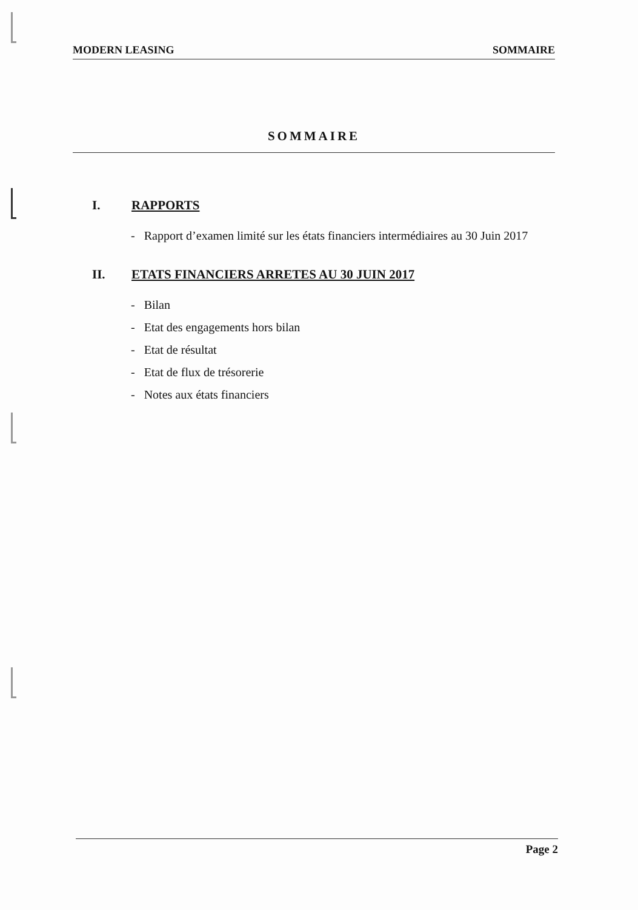MODERN LEASING SOMMAIRE
SOMMAIRE
I. RAPPORTS
- Rapport d’examen limité sur les états financiers intermédiaires au 30 Juin 2017
II. ETATS FINANCIERS ARRETES AU 30 JUIN 2017
- Bilan
- Etat des engagements hors bilan
- Etat de résultat
- Etat de flux de trésorerie
- Notes aux états financiers
Page 2